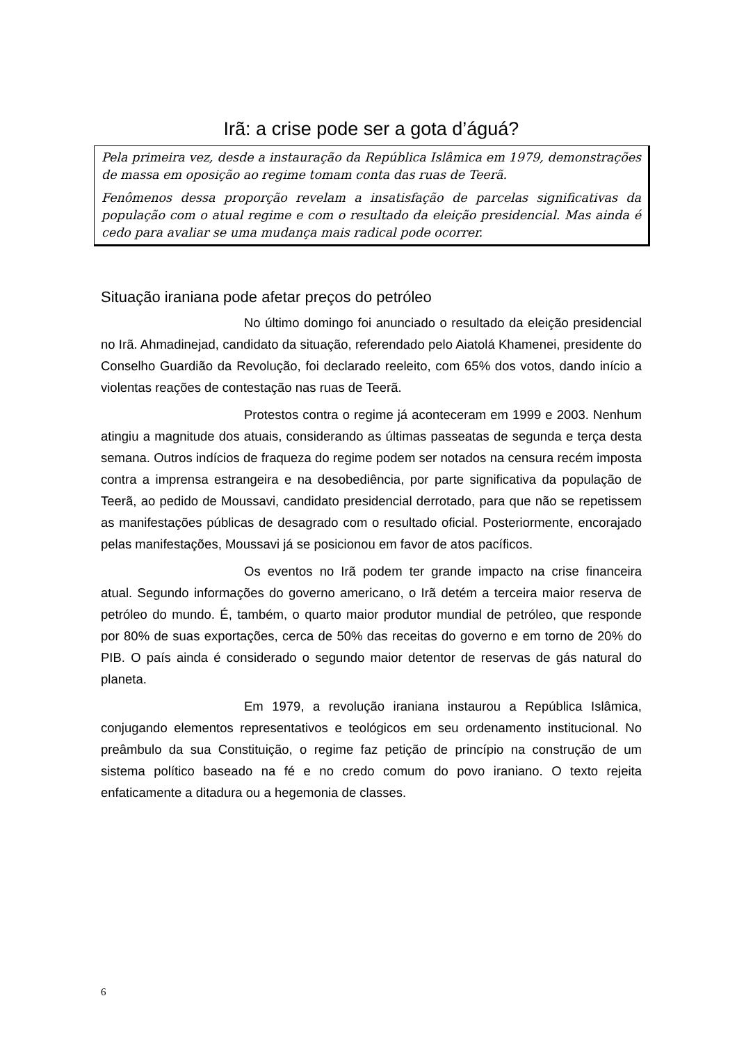Irã: a crise pode ser a gota d’águá?
Pela primeira vez, desde a instauração da República Islâmica em 1979, demonstrações de massa em oposição ao regime tomam conta das ruas de Teerã.
Fenômenos dessa proporção revelam a insatisfação de parcelas significativas da população com o atual regime e com o resultado da eleição presidencial. Mas ainda é cedo para avaliar se uma mudança mais radical pode ocorrer.
Situação iraniana pode afetar preços do petróleo
No último domingo foi anunciado o resultado da eleição presidencial no Irã. Ahmadinejad, candidato da situação, referendado pelo Aiatolá Khamenei, presidente do Conselho Guardião da Revolução, foi declarado reeleito, com 65% dos votos, dando início a violentas reações de contestação nas ruas de Teerã.
Protestos contra o regime já aconteceram em 1999 e 2003. Nenhum atingiu a magnitude dos atuais, considerando as últimas passeatas de segunda e terça desta semana. Outros indícios de fraqueza do regime podem ser notados na censura recém imposta contra a imprensa estrangeira e na desobediência, por parte significativa da população de Teerã, ao pedido de Moussavi, candidato presidencial derrotado, para que não se repetissem as manifestações públicas de desagrado com o resultado oficial. Posteriormente, encorajado pelas manifestações, Moussavi já se posicionou em favor de atos pacíficos.
Os eventos no Irã podem ter grande impacto na crise financeira atual. Segundo informações do governo americano, o Irã detém a terceira maior reserva de petróleo do mundo. É, também, o quarto maior produtor mundial de petróleo, que responde por 80% de suas exportações, cerca de 50% das receitas do governo e em torno de 20% do PIB. O país ainda é considerado o segundo maior detentor de reservas de gás natural do planeta.
Em 1979, a revolução iraniana instaurou a República Islâmica, conjugando elementos representativos e teológicos em seu ordenamento institucional. No preâmbulo da sua Constituição, o regime faz petição de princípio na construção de um sistema político baseado na fé e no credo comum do povo iraniano. O texto rejeita enfaticamente a ditadura ou a hegemonia de classes.
6